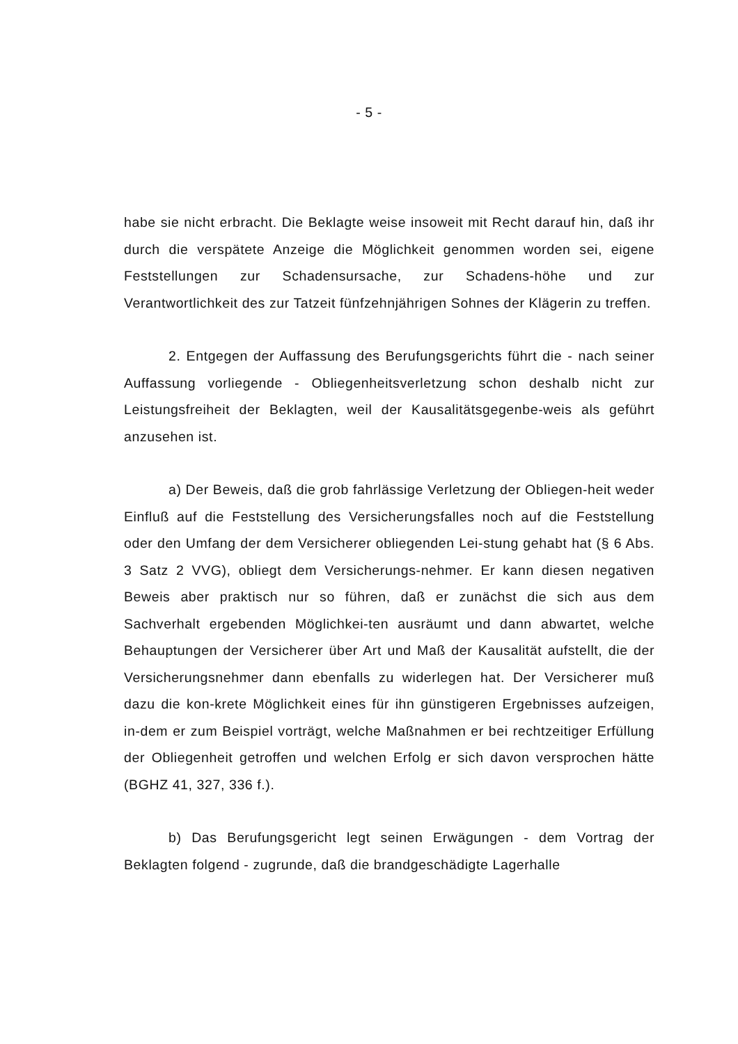- 5 -
habe sie nicht erbracht. Die Beklagte weise insoweit mit Recht darauf hin, daß ihr durch die verspätete Anzeige die Möglichkeit genommen worden sei, eigene Feststellungen zur Schadensursache, zur Schadens-höhe und zur Verantwortlichkeit des zur Tatzeit fünfzehnjährigen Sohnes der Klägerin zu treffen.
2. Entgegen der Auffassung des Berufungsgerichts führt die - nach seiner Auffassung vorliegende - Obliegenheitsverletzung schon deshalb nicht zur Leistungsfreiheit der Beklagten, weil der Kausalitätsgegenbe-weis als geführt anzusehen ist.
a) Der Beweis, daß die grob fahrlässige Verletzung der Obliegen-heit weder Einfluß auf die Feststellung des Versicherungsfalles noch auf die Feststellung oder den Umfang der dem Versicherer obliegenden Lei-stung gehabt hat (§ 6 Abs. 3 Satz 2 VVG), obliegt dem Versicherungs-nehmer. Er kann diesen negativen Beweis aber praktisch nur so führen, daß er zunächst die sich aus dem Sachverhalt ergebenden Möglichkei-ten ausräumt und dann abwartet, welche Behauptungen der Versicherer über Art und Maß der Kausalität aufstellt, die der Versicherungsnehmer dann ebenfalls zu widerlegen hat. Der Versicherer muß dazu die kon-krete Möglichkeit eines für ihn günstigeren Ergebnisses aufzeigen, in-dem er zum Beispiel vorträgt, welche Maßnahmen er bei rechtzeitiger Erfüllung der Obliegenheit getroffen und welchen Erfolg er sich davon versprochen hätte (BGHZ 41, 327, 336 f.).
b) Das Berufungsgericht legt seinen Erwägungen - dem Vortrag der Beklagten folgend - zugrunde, daß die brandgeschädigte Lagerhalle